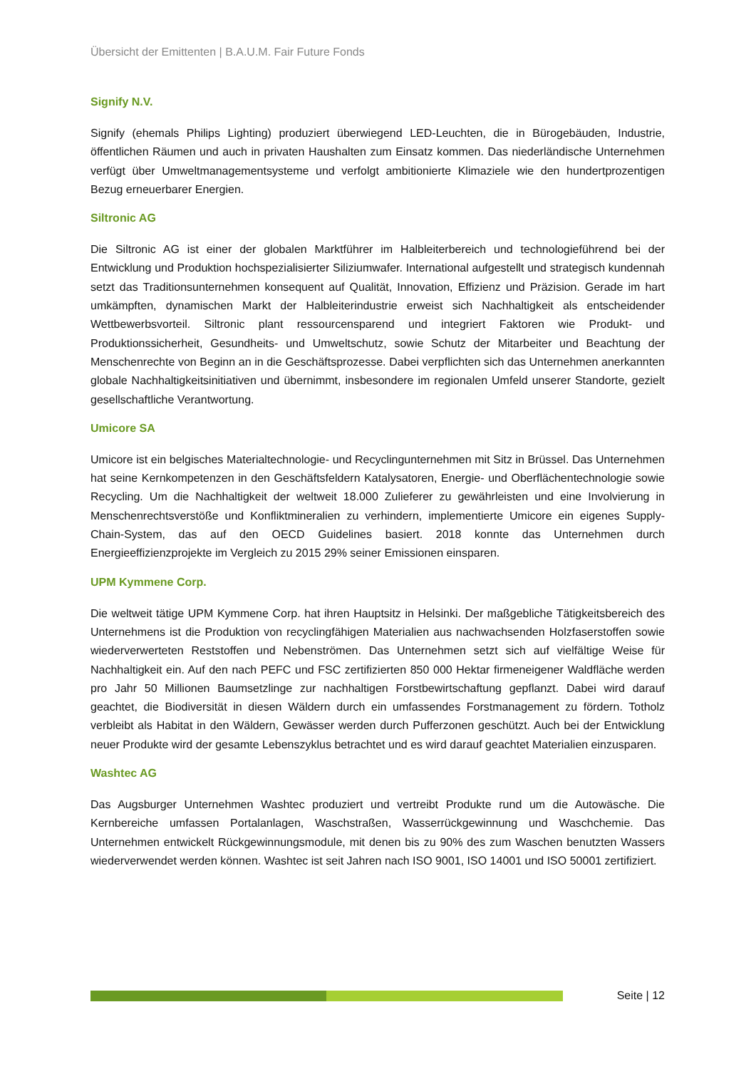Übersicht der Emittenten | B.A.U.M. Fair Future Fonds
Signify N.V.
Signify (ehemals Philips Lighting) produziert überwiegend LED-Leuchten, die in Bürogebäuden, Industrie, öffentlichen Räumen und auch in privaten Haushalten zum Einsatz kommen. Das niederländische Unternehmen verfügt über Umweltmanagementsysteme und verfolgt ambitionierte Klimaziele wie den hundertprozentigen Bezug erneuerbarer Energien.
Siltronic AG
Die Siltronic AG ist einer der globalen Marktführer im Halbleiterbereich und technologieführend bei der Entwicklung und Produktion hochspezialisierter Siliziumwafer. International aufgestellt und strategisch kundennah setzt das Traditionsunternehmen konsequent auf Qualität, Innovation, Effizienz und Präzision. Gerade im hart umkämpften, dynamischen Markt der Halbleiterindustrie erweist sich Nachhaltigkeit als entscheidender Wettbewerbsvorteil. Siltronic plant ressourcensparend und integriert Faktoren wie Produkt- und Produktionssicherheit, Gesundheits- und Umweltschutz, sowie Schutz der Mitarbeiter und Beachtung der Menschenrechte von Beginn an in die Geschäftsprozesse. Dabei verpflichten sich das Unternehmen anerkannten globale Nachhaltigkeitsinitiativen und übernimmt, insbesondere im regionalen Umfeld unserer Standorte, gezielt gesellschaftliche Verantwortung.
Umicore SA
Umicore ist ein belgisches Materialtechnologie- und Recyclingunternehmen mit Sitz in Brüssel. Das Unternehmen hat seine Kernkompetenzen in den Geschäftsfeldern Katalysatoren, Energie- und Oberflächentechnologie sowie Recycling. Um die Nachhaltigkeit der weltweit 18.000 Zulieferer zu gewährleisten und eine Involvierung in Menschenrechtsverstöße und Konfliktmineralien zu verhindern, implementierte Umicore ein eigenes Supply-Chain-System, das auf den OECD Guidelines basiert. 2018 konnte das Unternehmen durch Energieeffizienzprojekte im Vergleich zu 2015 29% seiner Emissionen einsparen.
UPM Kymmene Corp.
Die weltweit tätige UPM Kymmene Corp. hat ihren Hauptsitz in Helsinki. Der maßgebliche Tätigkeitsbereich des Unternehmens ist die Produktion von recyclingfähigen Materialien aus nachwachsenden Holzfaserstoffen sowie wiederverwerteten Reststoffen und Nebenströmen. Das Unternehmen setzt sich auf vielfältige Weise für Nachhaltigkeit ein. Auf den nach PEFC und FSC zertifizierten 850 000 Hektar firmeneigener Waldfläche werden pro Jahr 50 Millionen Baumsetzlinge zur nachhaltigen Forstbewirtschaftung gepflanzt. Dabei wird darauf geachtet, die Biodiversität in diesen Wäldern durch ein umfassendes Forstmanagement zu fördern. Totholz verbleibt als Habitat in den Wäldern, Gewässer werden durch Pufferzonen geschützt. Auch bei der Entwicklung neuer Produkte wird der gesamte Lebenszyklus betrachtet und es wird darauf geachtet Materialien einzusparen.
Washtec AG
Das Augsburger Unternehmen Washtec produziert und vertreibt Produkte rund um die Autowäsche. Die Kernbereiche umfassen Portalanlagen, Waschstraßen, Wasserrückgewinnung und Waschchemie. Das Unternehmen entwickelt Rückgewinnungsmodule, mit denen bis zu 90% des zum Waschen benutzten Wassers wiederverwendet werden können. Washtec ist seit Jahren nach ISO 9001, ISO 14001 und ISO 50001 zertifiziert.
Seite | 12